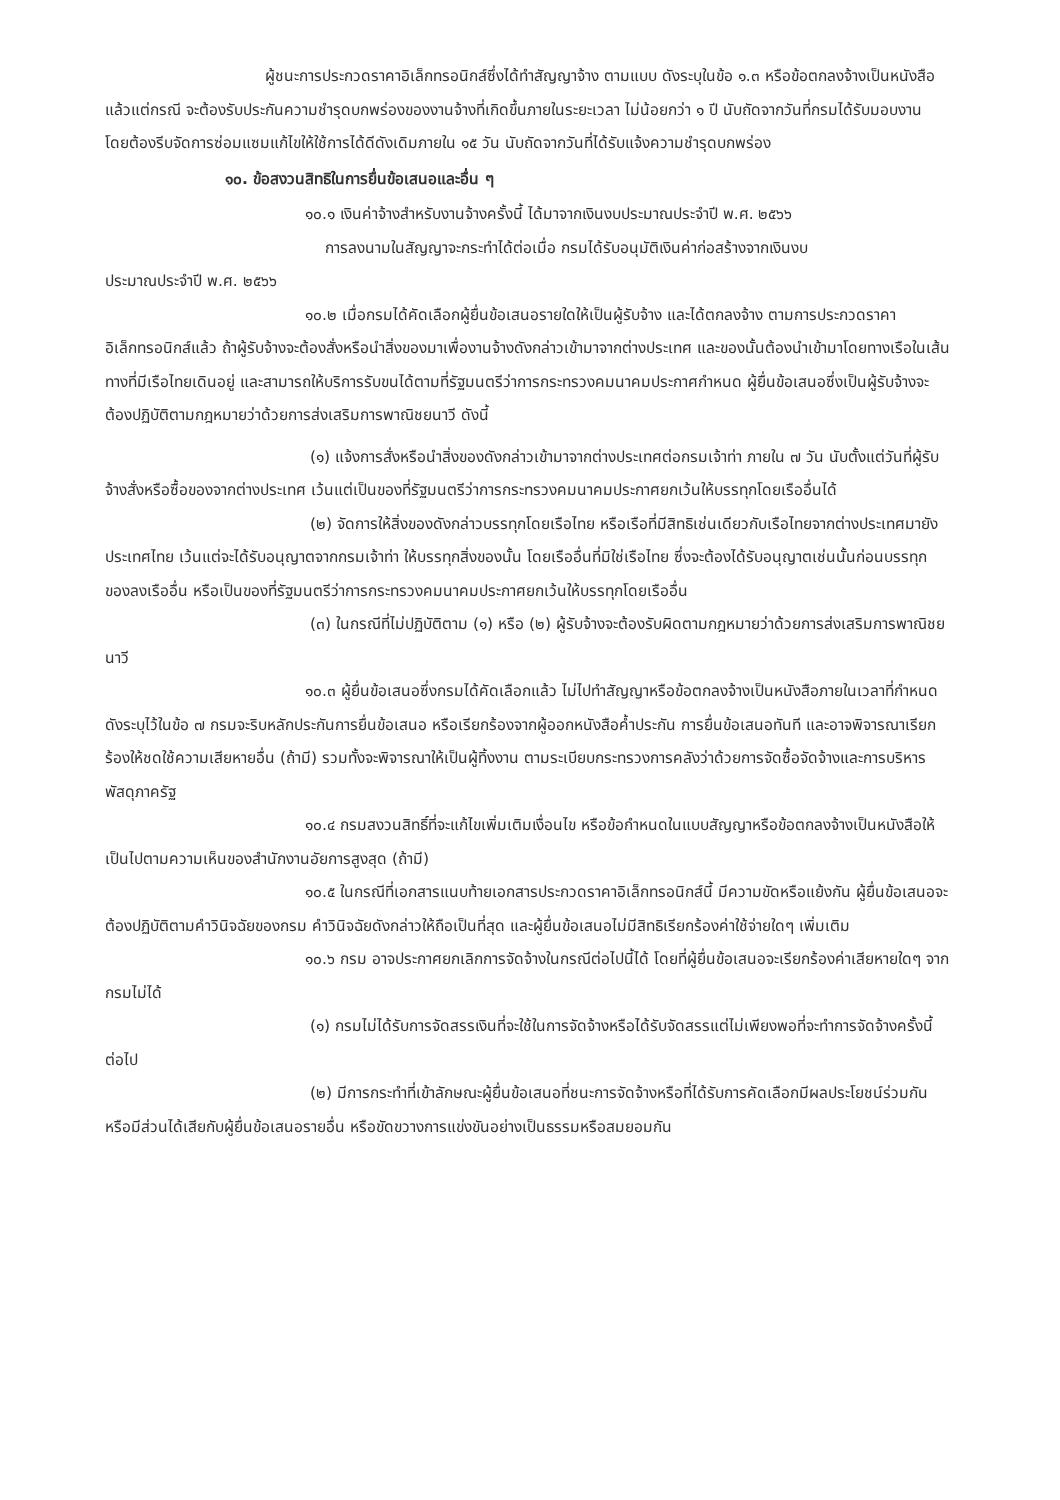ผู้ชนะการประกวดราคาอิเล็กทรอนิกส์ซึ่งได้ทำสัญญาจ้าง ตามแบบ ดังระบุในข้อ ๑.๓ หรือข้อตกลงจ้างเป็นหนังสือแล้วแต่กรณี จะต้องรับประกันความชำรุดบกพร่องของงานจ้างที่เกิดขึ้นภายในระยะเวลา ไม่น้อยกว่า ๑ ปี นับถัดจากวันที่กรมได้รับมอบงาน โดยต้องรีบจัดการซ่อมแซมแก้ไขให้ใช้การได้ดีดังเดิมภายใน ๑๕ วัน นับถัดจากวันที่ได้รับแจ้งความชำรุดบกพร่อง
๑๐. ข้อสงวนสิทธิในการยื่นข้อเสนอและอื่น ๆ
๑๐.๑ เงินค่าจ้างสำหรับงานจ้างครั้งนี้ ได้มาจากเงินงบประมาณประจำปี พ.ศ. ๒๕๖๖
การลงนามในสัญญาจะกระทำได้ต่อเมื่อ กรมได้รับอนุมัติเงินค่าก่อสร้างจากเงินงบ
ประมาณประจำปี พ.ศ. ๒๕๖๖
๑๐.๒ เมื่อกรมได้คัดเลือกผู้ยื่นข้อเสนอรายใดให้เป็นผู้รับจ้าง และได้ตกลงจ้าง ตามการประกวดราคาอิเล็กทรอนิกส์แล้ว ถ้าผู้รับจ้างจะต้องสั่งหรือนำสิ่งของมาเพื่องานจ้างดังกล่าวเข้ามาจากต่างประเทศ และของนั้นต้องนำเข้ามาโดยทางเรือในเส้นทางที่มีเรือไทยเดินอยู่ และสามารถให้บริการรับขนได้ตามที่รัฐมนตรีว่าการกระทรวงคมนาคมประกาศกำหนด ผู้ยื่นข้อเสนอซึ่งเป็นผู้รับจ้างจะต้องปฏิบัติตามกฎหมายว่าด้วยการส่งเสริมการพาณิชยนาวี ดังนี้
(๑) แจ้งการสั่งหรือนำสิ่งของดังกล่าวเข้ามาจากต่างประเทศต่อกรมเจ้าท่า ภายใน ๗ วัน นับตั้งแต่วันที่ผู้รับจ้างสั่งหรือซื้อของจากต่างประเทศ เว้นแต่เป็นของที่รัฐมนตรีว่าการกระทรวงคมนาคมประกาศยกเว้นให้บรรทุกโดยเรืออื่นได้
(๒) จัดการให้สิ่งของดังกล่าวบรรทุกโดยเรือไทย หรือเรือที่มีสิทธิเช่นเดียวกับเรือไทยจากต่างประเทศมายังประเทศไทย เว้นแต่จะได้รับอนุญาตจากกรมเจ้าท่า ให้บรรทุกสิ่งของนั้น โดยเรืออื่นที่มิใช่เรือไทย ซึ่งจะต้องได้รับอนุญาตเช่นนั้นก่อนบรรทุกของลงเรืออื่น หรือเป็นของที่รัฐมนตรีว่าการกระทรวงคมนาคมประกาศยกเว้นให้บรรทุกโดยเรืออื่น
(๓) ในกรณีที่ไม่ปฏิบัติตาม (๑) หรือ (๒) ผู้รับจ้างจะต้องรับผิดตามกฎหมายว่าด้วยการส่งเสริมการพาณิชยนาวี
๑๐.๓ ผู้ยื่นข้อเสนอซึ่งกรมได้คัดเลือกแล้ว ไม่ไปทำสัญญาหรือข้อตกลงจ้างเป็นหนังสือภายในเวลาที่กำหนดดังระบุไว้ในข้อ ๗ กรมจะริบหลักประกันการยื่นข้อเสนอ หรือเรียกร้องจากผู้ออกหนังสือค้ำประกัน การยื่นข้อเสนอทันที และอาจพิจารณาเรียกร้องให้ชดใช้ความเสียหายอื่น (ถ้ามี) รวมทั้งจะพิจารณาให้เป็นผู้ทิ้งงาน ตามระเบียบกระทรวงการคลังว่าด้วยการจัดซื้อจัดจ้างและการบริหารพัสดุภาครัฐ
๑๐.๔ กรมสงวนสิทธิ์ที่จะแก้ไขเพิ่มเติมเงื่อนไข หรือข้อกำหนดในแบบสัญญาหรือข้อตกลงจ้างเป็นหนังสือให้เป็นไปตามความเห็นของสำนักงานอัยการสูงสุด (ถ้ามี)
๑๐.๕ ในกรณีที่เอกสารแนบท้ายเอกสารประกวดราคาอิเล็กทรอนิกส์นี้ มีความขัดหรือแย้งกัน ผู้ยื่นข้อเสนอจะต้องปฏิบัติตามคำวินิจฉัยของกรม คำวินิจฉัยดังกล่าวให้ถือเป็นที่สุด และผู้ยื่นข้อเสนอไม่มีสิทธิเรียกร้องค่าใช้จ่ายใดๆ เพิ่มเติม
๑๐.๖ กรม อาจประกาศยกเลิกการจัดจ้างในกรณีต่อไปนี้ได้ โดยที่ผู้ยื่นข้อเสนอจะเรียกร้องค่าเสียหายใดๆ จากกรมไม่ได้
(๑) กรมไม่ได้รับการจัดสรรเงินที่จะใช้ในการจัดจ้างหรือได้รับจัดสรรแต่ไม่เพียงพอที่จะทำการจัดจ้างครั้งนี้ต่อไป
(๒) มีการกระทำที่เข้าลักษณะผู้ยื่นข้อเสนอที่ชนะการจัดจ้างหรือที่ได้รับการคัดเลือกมีผลประโยชน์ร่วมกัน หรือมีส่วนได้เสียกับผู้ยื่นข้อเสนอรายอื่น หรือขัดขวางการแข่งขันอย่างเป็นธรรมหรือสมยอมกัน